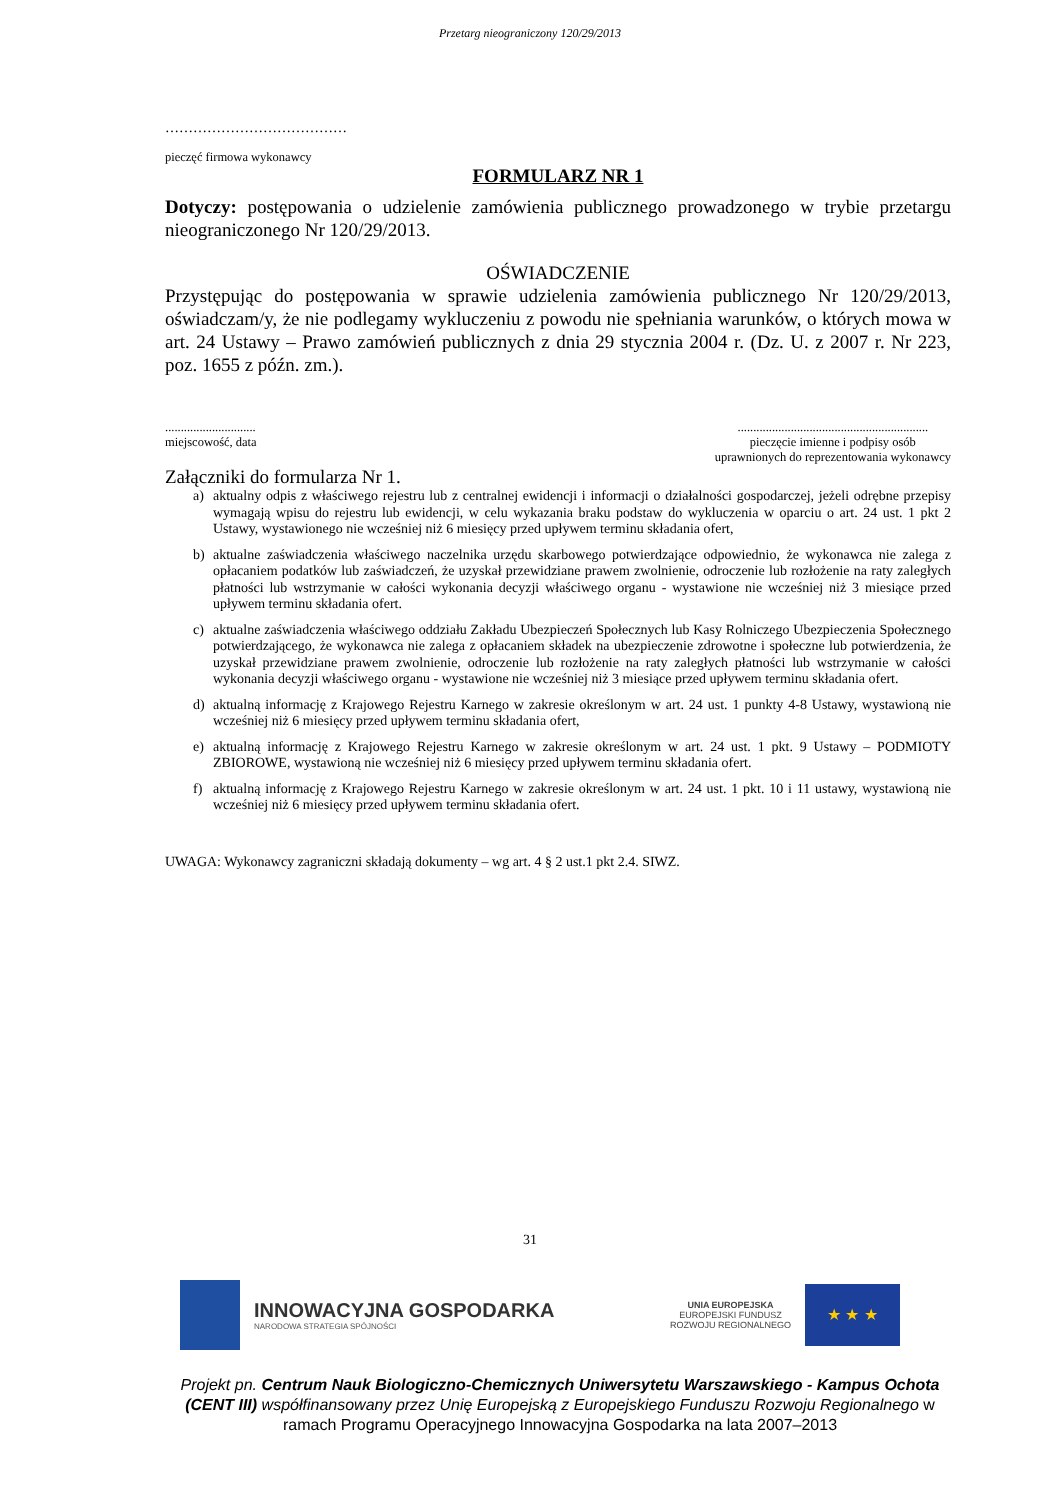Przetarg nieograniczony 120/29/2013
…………………………………
pieczęć firmowa wykonawcy
FORMULARZ NR 1
Dotyczy: postępowania o udzielenie zamówienia publicznego prowadzonego w trybie przetargu nieograniczonego Nr 120/29/2013.
OŚWIADCZENIE
Przystępując do postępowania w sprawie udzielenia zamówienia publicznego Nr 120/29/2013, oświadczam/y, że nie podlegamy wykluczeniu z powodu nie spełniania warunków, o których mowa w art. 24 Ustawy – Prawo zamówień publicznych z dnia 29 stycznia 2004 r. (Dz. U. z 2007 r. Nr 223, poz. 1655 z późn. zm.).
.............................
miejscowość, data
.............................................................
pieczęcie imienne i podpisy osób
uprawnionych do reprezentowania wykonawcy
Załączniki do formularza Nr 1.
a) aktualny odpis z właściwego rejestru lub z centralnej ewidencji i informacji o działalności gospodarczej, jeżeli odrębne przepisy wymagają wpisu do rejestru lub ewidencji, w celu wykazania braku podstaw do wykluczenia w oparciu o art. 24 ust. 1 pkt 2 Ustawy, wystawionego nie wcześniej niż 6 miesięcy przed upływem terminu składania ofert,
b) aktualne zaświadczenia właściwego naczelnika urzędu skarbowego potwierdzające odpowiednio, że wykonawca nie zalega z opłacaniem podatków lub zaświadczeń, że uzyskał przewidziane prawem zwolnienie, odroczenie lub rozłożenie na raty zaległych płatności lub wstrzymanie w całości wykonania decyzji właściwego organu - wystawione nie wcześniej niż 3 miesiące przed upływem terminu składania ofert.
c) aktualne zaświadczenia właściwego oddziału Zakładu Ubezpieczeń Społecznych lub Kasy Rolniczego Ubezpieczenia Społecznego potwierdzającego, że wykonawca nie zalega z opłacaniem składek na ubezpieczenie zdrowotne i społeczne lub potwierdzenia, że uzyskał przewidziane prawem zwolnienie, odroczenie lub rozłożenie na raty zaległych płatności lub wstrzymanie w całości wykonania decyzji właściwego organu - wystawione nie wcześniej niż 3 miesiące przed upływem terminu składania ofert.
d) aktualną informację z Krajowego Rejestru Karnego w zakresie określonym w art. 24 ust. 1 punkty 4-8 Ustawy, wystawioną nie wcześniej niż 6 miesięcy przed upływem terminu składania ofert,
e) aktualną informację z Krajowego Rejestru Karnego w zakresie określonym w art. 24 ust. 1 pkt. 9 Ustawy – PODMIOTY ZBIOROWE, wystawioną nie wcześniej niż 6 miesięcy przed upływem terminu składania ofert.
f) aktualną informację z Krajowego Rejestru Karnego w zakresie określonym w art. 24 ust. 1 pkt. 10 i 11 ustawy, wystawioną nie wcześniej niż 6 miesięcy przed upływem terminu składania ofert.
UWAGA: Wykonawcy zagraniczni składają dokumenty – wg art. 4 § 2 ust.1 pkt 2.4. SIWZ.
31
INNOWACYJNA GOSPODARKA
NARODOWA STRATEGIA SPÓJNOŚCI
UNIA EUROPEJSKA
EUROPEJSKI FUNDUSZ
ROZWOJU REGIONALNEGO
★ ★ ★
Projekt pn. Centrum Nauk Biologiczno-Chemicznych Uniwersytetu Warszawskiego - Kampus Ochota (CENT III) współfinansowany przez Unię Europejską z Europejskiego Funduszu Rozwoju Regionalnego w ramach Programu Operacyjnego Innowacyjna Gospodarka na lata 2007–2013